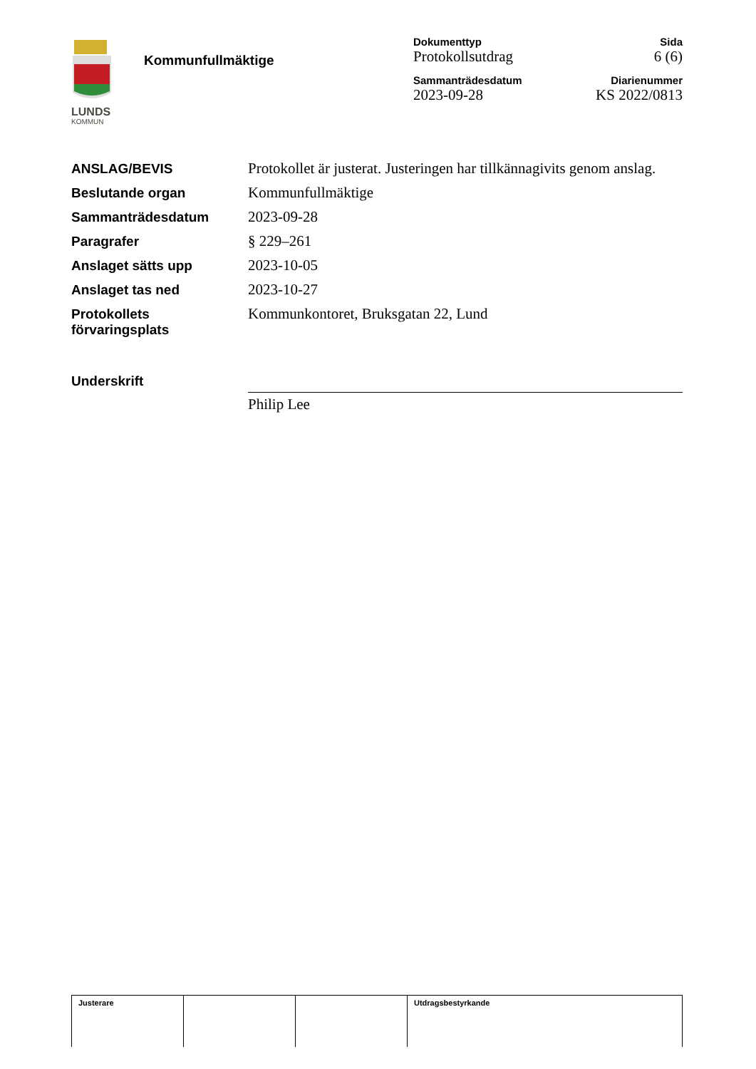LUNDS
KOMMUN
Kommunfullmäktige
| Dokumenttyp | Sida |
| --- | --- |
| Protokollsutdrag | 6 (6) |
| Sammanträdesdatum | Diarienummer |
| 2023-09-28 | KS 2022/0813 |
| ANSLAG/BEVIS | Protokollet är justerat. Justeringen har tillkännagivits genom anslag. |
| Beslutande organ | Kommunfullmäktige |
| Sammanträdesdatum | 2023-09-28 |
| Paragrafer | § 229–261 |
| Anslaget sätts upp | 2023-10-05 |
| Anslaget tas ned | 2023-10-27 |
| Protokollets förvaringsplats | Kommunkontoret, Bruksgatan 22, Lund |
| Underskrift | Philip Lee |
| Justerare | | | Utdragsbestyrkande |